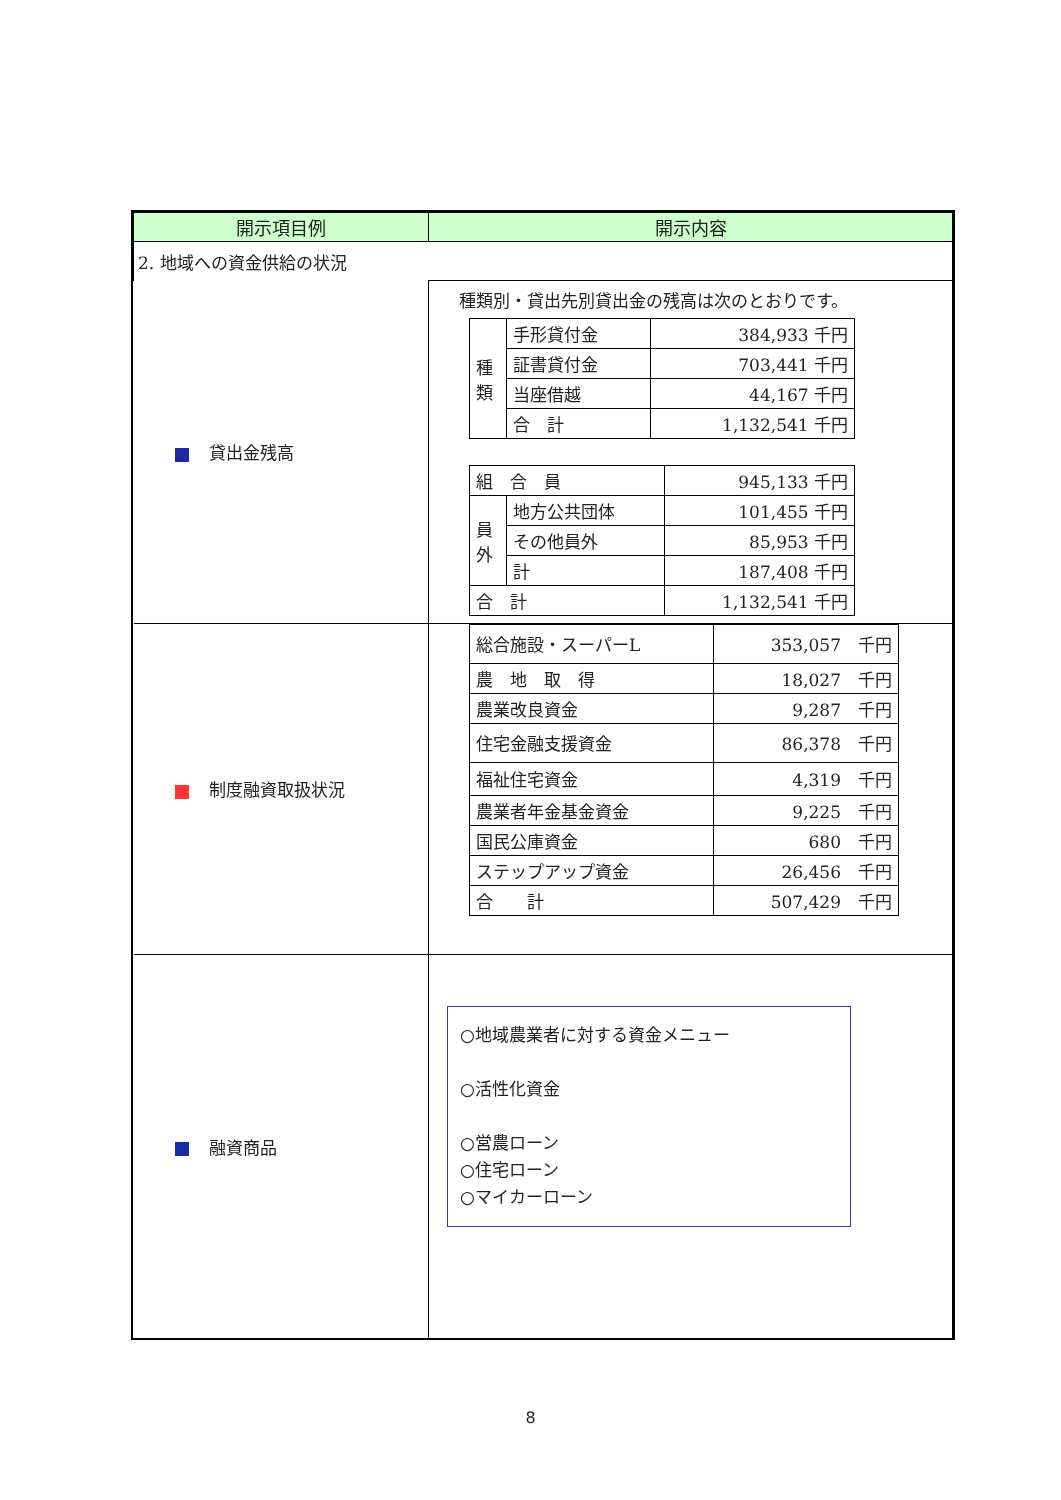| 開示項目例 | 開示内容 |
| --- | --- |
| 2. 地域への資金供給の状況 | |
| 貸出金残高 | 種類別・貸出先別貸出金の残高は次のとおりです。 / 種類 / 手形貸付金 / 384,933 千円 / / / 証書貸付金 / 703,441 千円 / / / 当座借越 / 44,167 千円 / / / 合 計 / 1,132,541 千円 / / 組 合 員 / / 945,133 千円 / / 員外 / 地方公共団体 / 101,455 千円 / / / その他員外 / 85,953 千円 / / / 計 / 187,408 千円 / / 合 計 / / 1,132,541 千円 / |
| 制度融資取扱状況 | / 総合施設・スーパーL / 353,057 千円 / / 農 地 取 得 / 18,027 千円 / / 農業改良資金 / 9,287 千円 / / 住宅金融支援資金 / 86,378 千円 / / 福祉住宅資金 / 4,319 千円 / / 農業者年金基金資金 / 9,225 千円 / / 国民公庫資金 / 680 千円 / / ステップアップ資金 / 26,456 千円 / / 合 計 / 507,429 千円 / |
| 融資商品 | ○地域農業者に対する資金メニュー ○活性化資金 ○営農ローン ○住宅ローン ○マイカーローン |
8